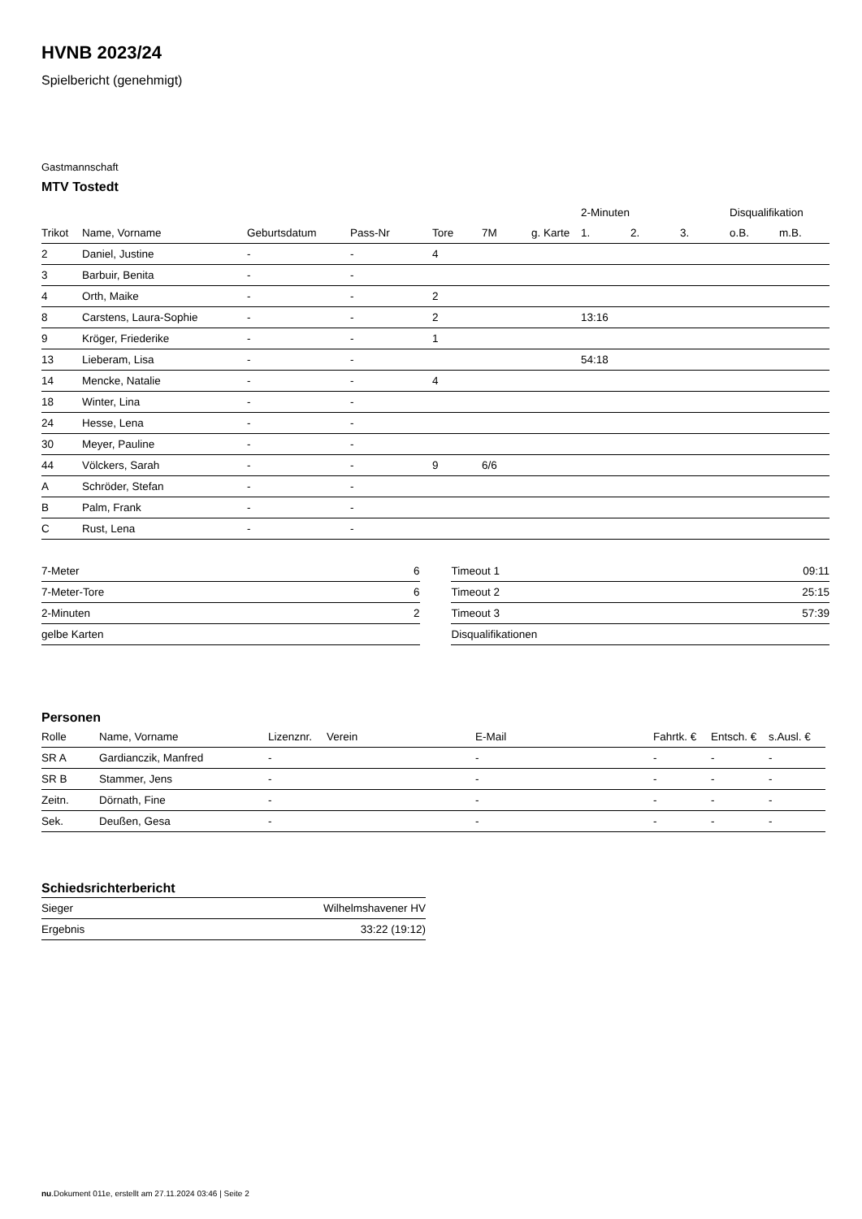HVNB 2023/24
Spielbericht (genehmigt)
Gastmannschaft
MTV Tostedt
| | | | | | | | 2-Minuten | | | Disqualifikation | |
| --- | --- | --- | --- | --- | --- | --- | --- | --- | --- | --- | --- |
| Trikot | Name, Vorname | Geburtsdatum | Pass-Nr | Tore | 7M | g. Karte | 1. | 2. | 3. | o.B. | m.B. |
| 2 | Daniel, Justine | - | - | 4 | | | | | | | |
| 3 | Barbuir, Benita | - | - | | | | | | | | |
| 4 | Orth, Maike | - | - | 2 | | | | | | | |
| 8 | Carstens, Laura-Sophie | - | - | 2 | | | 13:16 | | | | |
| 9 | Kröger, Friederike | - | - | 1 | | | | | | | |
| 13 | Lieberam, Lisa | - | - | | | | 54:18 | | | | |
| 14 | Mencke, Natalie | - | - | 4 | | | | | | | |
| 18 | Winter, Lina | - | - | | | | | | | | |
| 24 | Hesse, Lena | - | - | | | | | | | | |
| 30 | Meyer, Pauline | - | - | | | | | | | | |
| 44 | Völckers, Sarah | - | - | 9 | 6/6 | | | | | | |
| A | Schröder, Stefan | - | - | | | | | | | | |
| B | Palm, Frank | - | - | | | | | | | | |
| C | Rust, Lena | - | - | | | | | | | | |
| 7-Meter | 6 |
| 7-Meter-Tore | 6 |
| 2-Minuten | 2 |
| gelbe Karten | |
| Timeout 1 | 09:11 |
| Timeout 2 | 25:15 |
| Timeout 3 | 57:39 |
| Disqualifikationen | |
Personen
| Rolle | Name, Vorname | Lizenznr. | Verein | E-Mail | Fahrtk. € | Entsch. € | s.Ausl. € |
| --- | --- | --- | --- | --- | --- | --- | --- |
| SR A | Gardianczik, Manfred | - | | - | - | - | - |
| SR B | Stammer, Jens | - | | - | - | - | - |
| Zeitn. | Dörnath, Fine | - | | - | - | - | - |
| Sek. | Deußen, Gesa | - | | - | - | - | - |
Schiedsrichterbericht
| Sieger | Wilhelmshavener HV |
| Ergebnis | 33:22 (19:12) |
nu.Dokument 011e, erstellt am 27.11.2024 03:46 | Seite 2